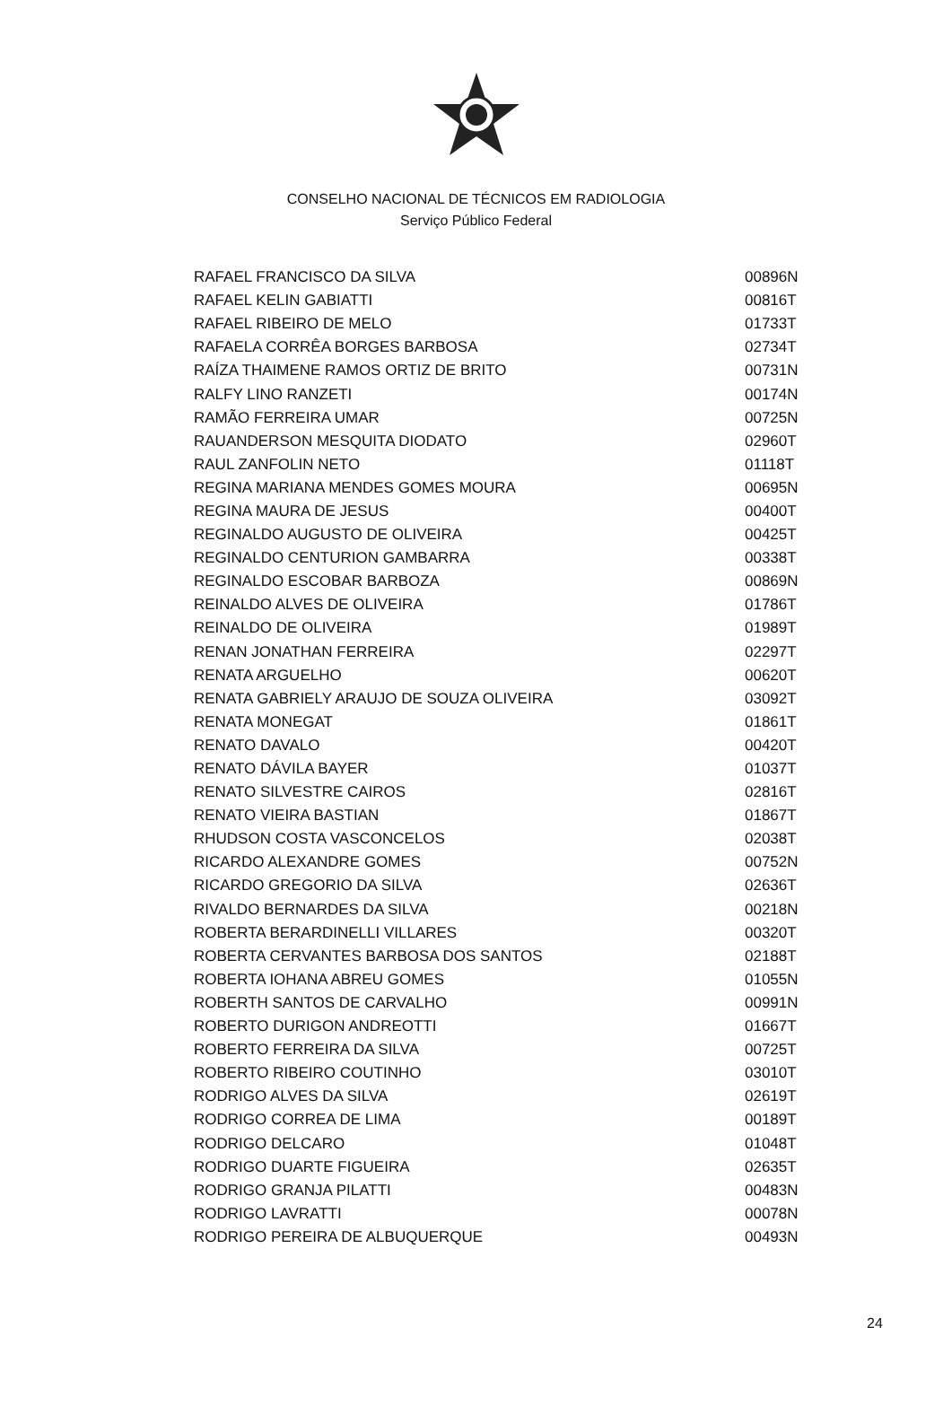CONSELHO NACIONAL DE TÉCNICOS EM RADIOLOGIA
Serviço Público Federal
| RAFAEL FRANCISCO DA SILVA | 00896N |
| RAFAEL KELIN GABIATTI | 00816T |
| RAFAEL RIBEIRO DE MELO | 01733T |
| RAFAELA CORRÊA BORGES BARBOSA | 02734T |
| RAÍZA THAIMENE RAMOS ORTIZ DE BRITO | 00731N |
| RALFY LINO RANZETI | 00174N |
| RAMÃO FERREIRA UMAR | 00725N |
| RAUANDERSON MESQUITA DIODATO | 02960T |
| RAUL ZANFOLIN NETO | 01118T |
| REGINA MARIANA MENDES GOMES MOURA | 00695N |
| REGINA MAURA DE JESUS | 00400T |
| REGINALDO AUGUSTO DE OLIVEIRA | 00425T |
| REGINALDO CENTURION GAMBARRA | 00338T |
| REGINALDO ESCOBAR BARBOZA | 00869N |
| REINALDO ALVES DE OLIVEIRA | 01786T |
| REINALDO DE OLIVEIRA | 01989T |
| RENAN JONATHAN FERREIRA | 02297T |
| RENATA ARGUELHO | 00620T |
| RENATA GABRIELY ARAUJO DE SOUZA OLIVEIRA | 03092T |
| RENATA MONEGAT | 01861T |
| RENATO DAVALO | 00420T |
| RENATO DÁVILA BAYER | 01037T |
| RENATO SILVESTRE CAIROS | 02816T |
| RENATO VIEIRA BASTIAN | 01867T |
| RHUDSON COSTA VASCONCELOS | 02038T |
| RICARDO ALEXANDRE GOMES | 00752N |
| RICARDO GREGORIO DA SILVA | 02636T |
| RIVALDO BERNARDES DA SILVA | 00218N |
| ROBERTA BERARDINELLI VILLARES | 00320T |
| ROBERTA CERVANTES BARBOSA DOS SANTOS | 02188T |
| ROBERTA IOHANA ABREU GOMES | 01055N |
| ROBERTH SANTOS DE CARVALHO | 00991N |
| ROBERTO DURIGON ANDREOTTI | 01667T |
| ROBERTO FERREIRA DA SILVA | 00725T |
| ROBERTO RIBEIRO COUTINHO | 03010T |
| RODRIGO ALVES DA SILVA | 02619T |
| RODRIGO CORREA DE LIMA | 00189T |
| RODRIGO DELCARO | 01048T |
| RODRIGO DUARTE FIGUEIRA | 02635T |
| RODRIGO GRANJA PILATTI | 00483N |
| RODRIGO LAVRATTI | 00078N |
| RODRIGO PEREIRA DE ALBUQUERQUE | 00493N |
24